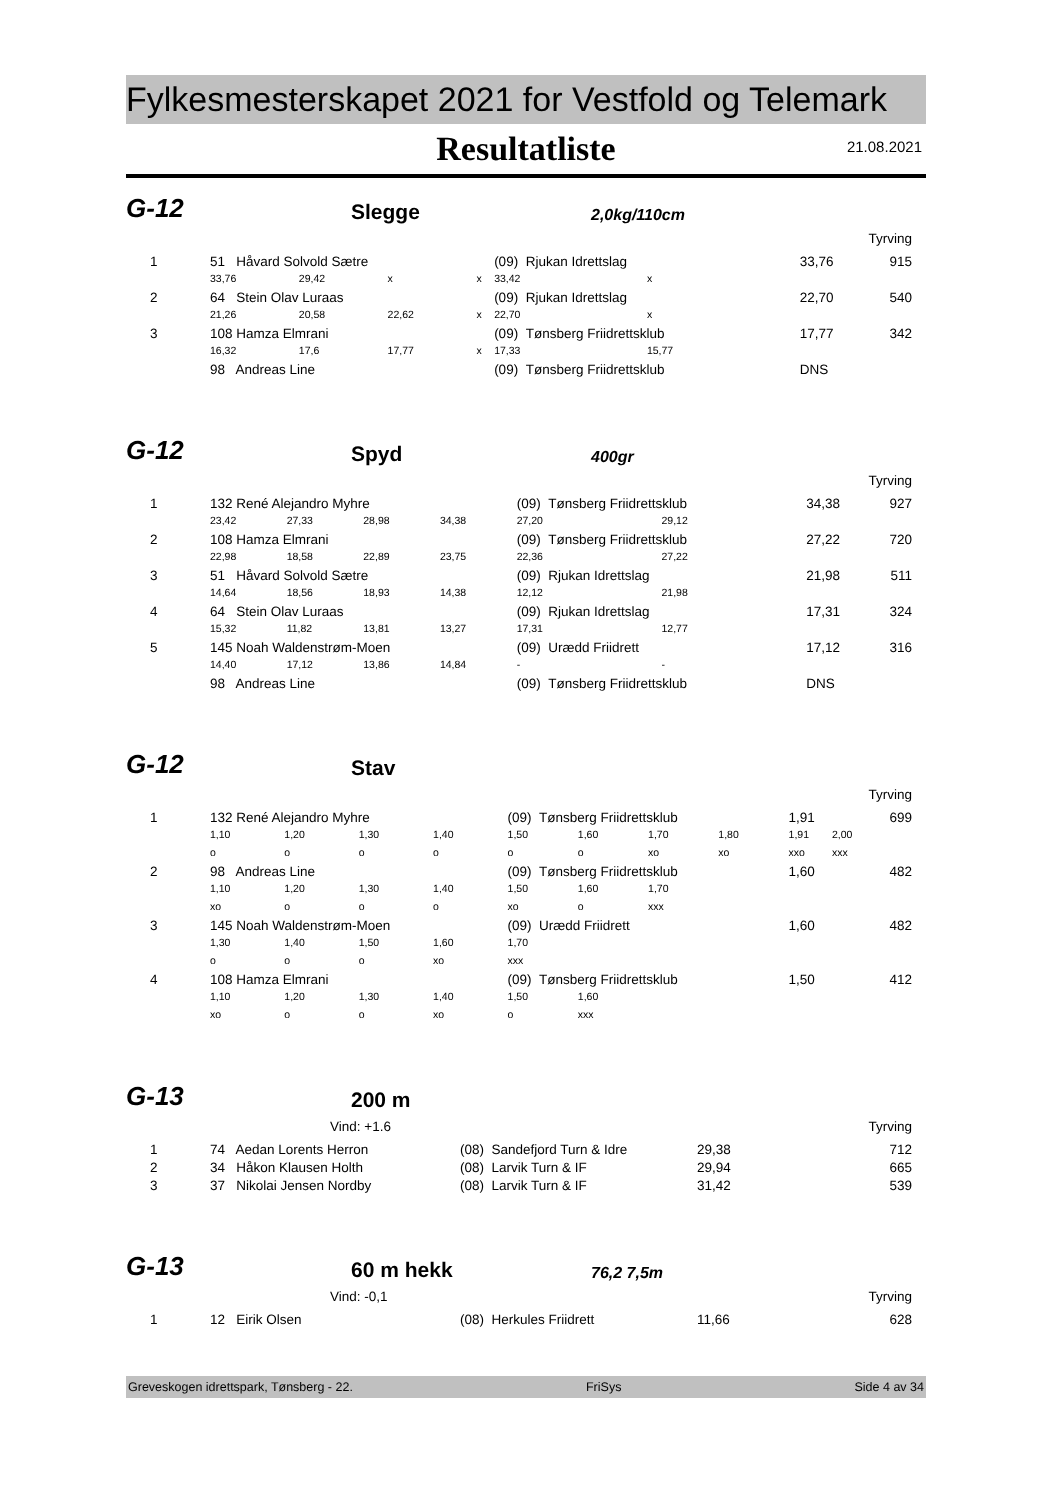Fylkesmesterskapet 2021 for Vestfold og Telemark
Resultatliste
21.08.2021
G-12 Slegge 2,0kg/110cm
Tyrving
| 1 | 51 Håvard Solvold Sætre | | | | (09) Rjukan Idrettslag | | | 33,76 | 915 |
| | 33,76 | 29,42 | x | x | 33,42 | x | | | |
| 2 | 64 Stein Olav Luraas | | | | (09) Rjukan Idrettslag | | | 22,70 | 540 |
| | 21,26 | 20,58 | 22,62 | x | 22,70 | x | | | |
| 3 | 108 Hamza Elmrani | | | | (09) Tønsberg Friidrettsklub | | | 17,77 | 342 |
| | 16,32 | 17,6 | 17,77 | x | 17,33 | 15,77 | | | |
| | 98 Andreas Line | | | | (09) Tønsberg Friidrettsklub | | | DNS | |
G-12 Spyd 400gr
Tyrving
| 1 | 132 René Alejandro Myhre | | | | (09) Tønsberg Friidrettsklub | | | 34,38 | 927 |
| | 23,42 | 27,33 | 28,98 | 34,38 | 27,20 | 29,12 | | | |
| 2 | 108 Hamza Elmrani | | | | (09) Tønsberg Friidrettsklub | | | 27,22 | 720 |
| | 22,98 | 18,58 | 22,89 | 23,75 | 22,36 | 27,22 | | | |
| 3 | 51 Håvard Solvold Sætre | | | | (09) Rjukan Idrettslag | | | 21,98 | 511 |
| | 14,64 | 18,56 | 18,93 | 14,38 | 12,12 | 21,98 | | | |
| 4 | 64 Stein Olav Luraas | | | | (09) Rjukan Idrettslag | | | 17,31 | 324 |
| | 15,32 | 11,82 | 13,81 | 13,27 | 17,31 | 12,77 | | | |
| 5 | 145 Noah Waldenstrøm-Moen | | | | (09) Urædd Friidrett | | | 17,12 | 316 |
| | 14,40 | 17,12 | 13,86 | 14,84 | - | - | | | |
| | 98 Andreas Line | | | | (09) Tønsberg Friidrettsklub | | | DNS | |
G-12 Stav
Tyrving
| 1 | 132 René Alejandro Myhre | | | | (09) Tønsberg Friidrettsklub | | | | 1,91 | | 699 |
| | 1,10 | 1,20 | 1,30 | 1,40 | 1,50 | 1,60 | 1,70 | 1,80 | 1,91 | 2,00 | |
| | o | o | o | o | o | o | xo | xo | xxo | xxx | |
| 2 | 98 Andreas Line | | | | (09) Tønsberg Friidrettsklub | | | | 1,60 | | 482 |
| | 1,10 | 1,20 | 1,30 | 1,40 | 1,50 | 1,60 | 1,70 | | | | |
| | xo | o | o | o | xo | o | xxx | | | | |
| 3 | 145 Noah Waldenstrøm-Moen | | | | (09) Urædd Friidrett | | | | 1,60 | | 482 |
| | 1,30 | 1,40 | 1,50 | 1,60 | 1,70 | | | | | | |
| | o | o | o | xo | xxx | | | | | | |
| 4 | 108 Hamza Elmrani | | | | (09) Tønsberg Friidrettsklub | | | | 1,50 | | 412 |
| | 1,10 | 1,20 | 1,30 | 1,40 | 1,50 | 1,60 | | | | | |
| | xo | o | o | xo | o | xxx | | | | | |
G-13 200 m
Vind: +1.6 Tyrving
| 1 | 74 Aedan Lorents Herron | (08) Sandefjord Turn & Idre | 29,38 | 712 |
| 2 | 34 Håkon Klausen Holth | (08) Larvik Turn & IF | 29,94 | 665 |
| 3 | 37 Nikolai Jensen Nordby | (08) Larvik Turn & IF | 31,42 | 539 |
G-13 60 m hekk 76,2 7,5m
Vind: -0,1 Tyrving
| 1 | 12 Eirik Olsen | (08) Herkules Friidrett | 11,66 | 628 |
Greveskogen idrettspark, Tønsberg - 22. FriSys Side 4 av 34